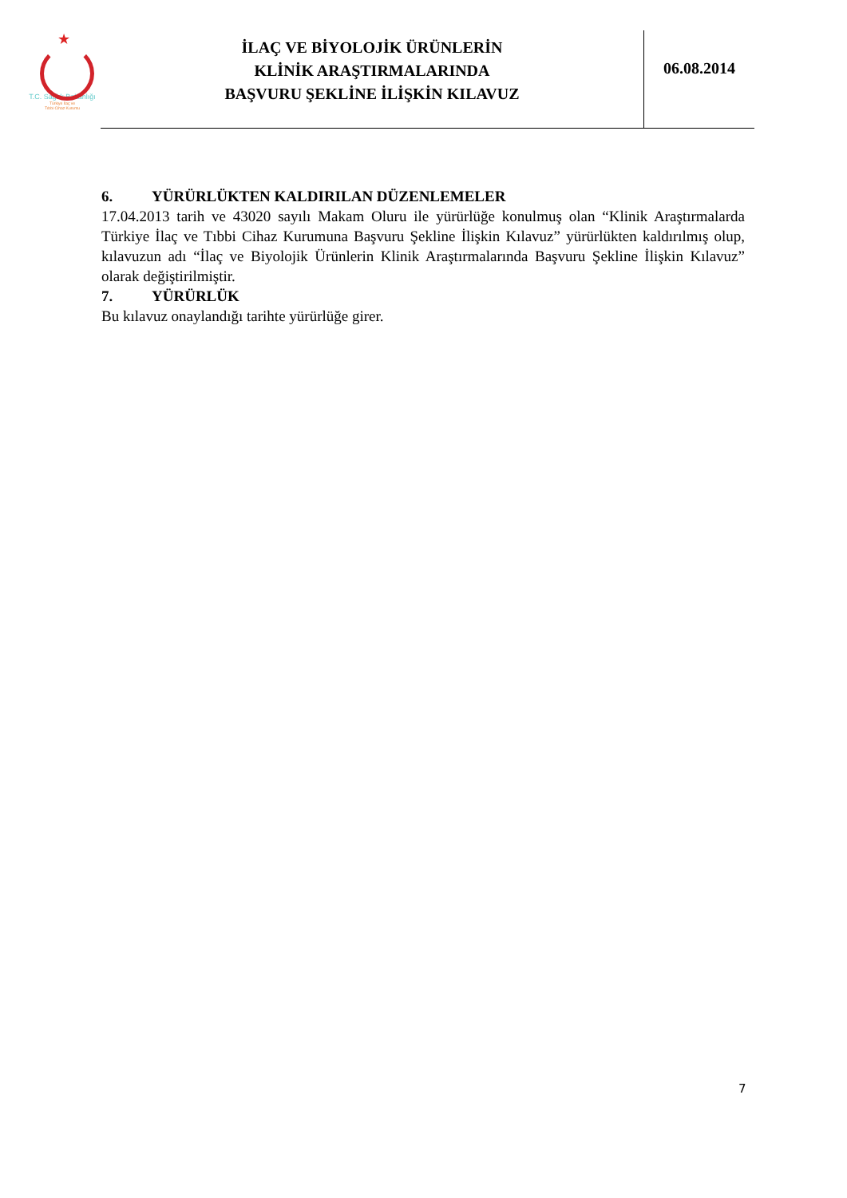★
T.C. Sağlık Bakanlığı
Türkiye İlaç ve
Tıbbi Cihaz Kurumu
İLAÇ VE BİYOLOJİK ÜRÜNLERİN
KLİNİK ARAŞTIRMALARINDA
BAŞVURU ŞEKLİNE İLİŞKİN KILAVUZ
06.08.2014
6. YÜRÜRLÜKTEN KALDIRILAN DÜZENLEMELER
17.04.2013 tarih ve 43020 sayılı Makam Oluru ile yürürlüğe konulmuş olan “Klinik Araştırmalarda Türkiye İlaç ve Tıbbi Cihaz Kurumuna Başvuru Şekline İlişkin Kılavuz” yürürlükten kaldırılmış olup, kılavuzun adı “İlaç ve Biyolojik Ürünlerin Klinik Araştırmalarında Başvuru Şekline İlişkin Kılavuz” olarak değiştirilmiştir.
7. YÜRÜRLÜK
Bu kılavuz onaylandığı tarihte yürürlüğe girer.
7